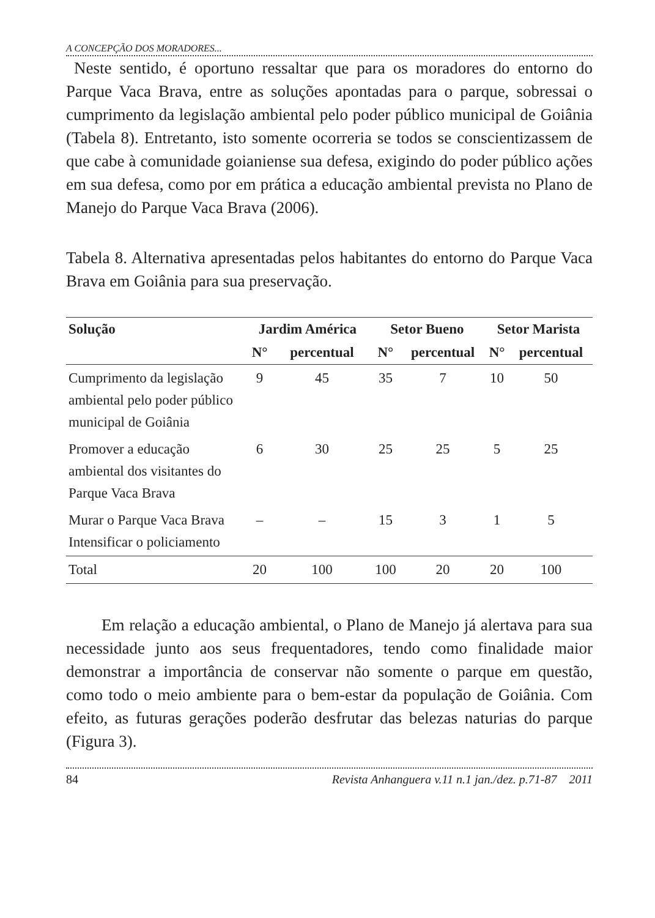A CONCEPÇÃO DOS MORADORES...
Neste sentido, é oportuno ressaltar que para os moradores do entorno do Parque Vaca Brava, entre as soluções apontadas para o parque, sobressai o cumprimento da legislação ambiental pelo poder público municipal de Goiânia (Tabela 8). Entretanto, isto somente ocorreria se todos se conscientizassem de que cabe à comunidade goianiense sua defesa, exigindo do poder público ações em sua defesa, como por em prática a educação ambiental prevista no Plano de Manejo do Parque Vaca Brava (2006).
Tabela 8. Alternativa apresentadas pelos habitantes do entorno do Parque Vaca Brava em Goiânia para sua preservação.
| Solução | Jardim América | | Setor Bueno | | Setor Marista | |
| --- | --- | --- | --- | --- | --- | --- |
| | N° | percentual | N° | percentual | N° | percentual |
| Cumprimento da legislação ambiental pelo poder público municipal de Goiânia | 9 | 45 | 35 | 7 | 10 | 50 |
| Promover a educação ambiental dos visitantes do Parque Vaca Brava | 6 | 30 | 25 | 25 | 5 | 25 |
| Murar o Parque Vaca Brava Intensificar o policiamento | – | – | 15 | 3 | 1 | 5 |
| Total | 20 | 100 | 100 | 20 | 20 | 100 |
Em relação a educação ambiental, o Plano de Manejo já alertava para sua necessidade junto aos seus frequentadores, tendo como finalidade maior demonstrar a importância de conservar não somente o parque em questão, como todo o meio ambiente para o bem-estar da população de Goiânia. Com efeito, as futuras gerações poderão desfrutar das belezas naturias do parque (Figura 3).
84 Revista Anhanguera v.11 n.1 jan./dez. p.71-87 2011